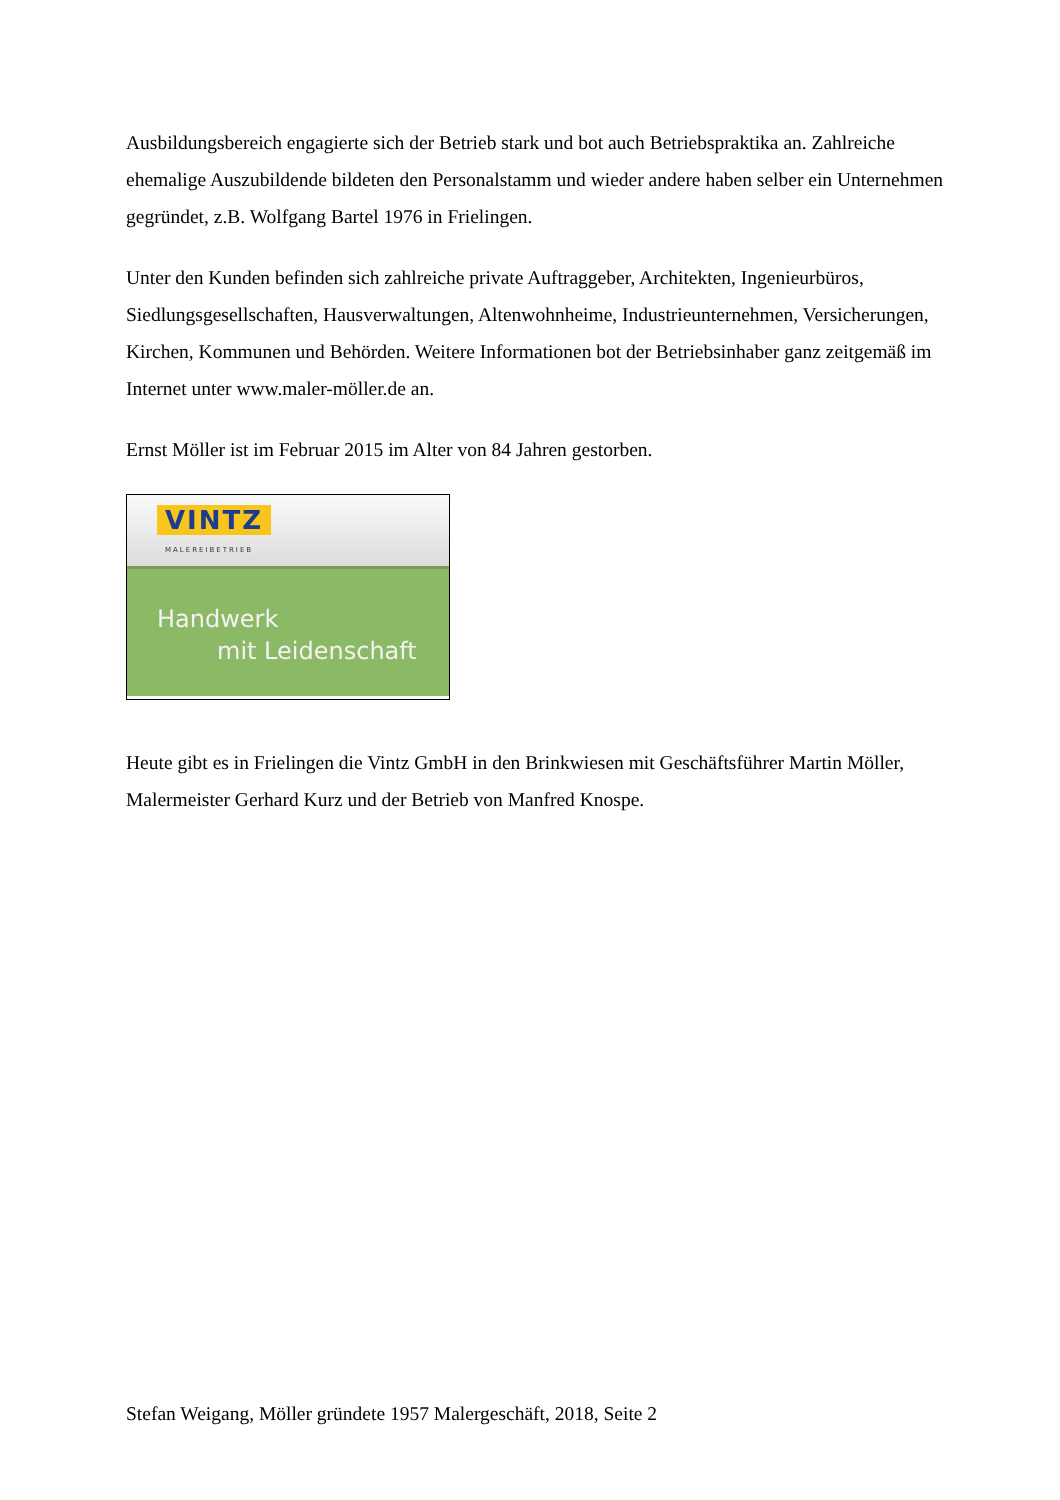Ausbildungsbereich engagierte sich der Betrieb stark und bot auch Betriebspraktika an. Zahlreiche ehemalige Auszubildende bildeten den Personalstamm und wieder andere haben selber ein Unternehmen gegründet, z.B. Wolfgang Bartel 1976 in Frielingen.
Unter den Kunden befinden sich zahlreiche private Auftraggeber, Architekten, Ingenieurbüros, Siedlungsgesellschaften, Hausverwaltungen, Altenwohnheime, Industrieunternehmen, Versicherungen, Kirchen, Kommunen und Behörden. Weitere Informationen bot der Betriebsinhaber ganz zeitgemäß im Internet unter www.maler-möller.de an.
Ernst Möller ist im Februar 2015 im Alter von 84 Jahren gestorben.
VINTZ
MALEREIBETRIEB
Handwerk
mit Leidenschaft
Heute gibt es in Frielingen die Vintz GmbH in den Brinkwiesen mit Geschäftsführer Martin Möller, Malermeister Gerhard Kurz und der Betrieb von Manfred Knospe.
Stefan Weigang, Möller gründete 1957 Malergeschäft, 2018, Seite 2